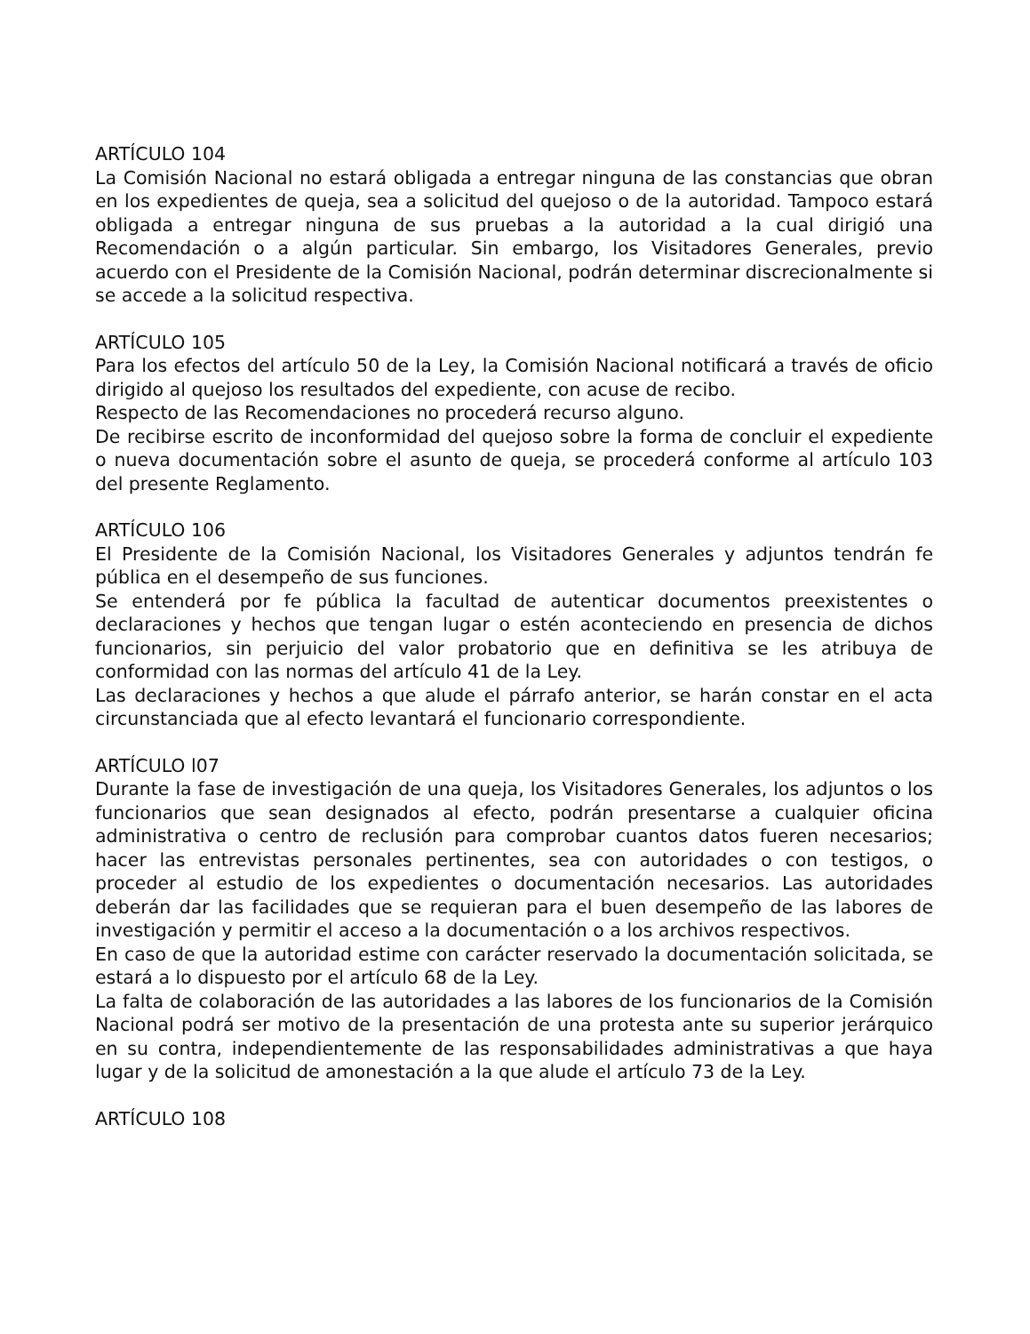ARTÍCULO 104
La Comisión Nacional no estará obligada a entregar ninguna de las constancias que obran en los expedientes de queja, sea a solicitud del quejoso o de la autoridad. Tampoco estará obligada a entregar ninguna de sus pruebas a la autoridad a la cual dirigió una Recomendación o a algún particular. Sin embargo, los Visitadores Generales, previo acuerdo con el Presidente de la Comisión Nacional, podrán determinar discrecionalmente si se accede a la solicitud respectiva.
ARTÍCULO 105
Para los efectos del artículo 50 de la Ley, la Comisión Nacional notificará a través de oficio dirigido al quejoso los resultados del expediente, con acuse de recibo.
Respecto de las Recomendaciones no procederá recurso alguno.
De recibirse escrito de inconformidad del quejoso sobre la forma de concluir el expediente o nueva documentación sobre el asunto de queja, se procederá conforme al artículo 103 del presente Reglamento.
ARTÍCULO 106
El Presidente de la Comisión Nacional, los Visitadores Generales y adjuntos tendrán fe pública en el desempeño de sus funciones.
Se entenderá por fe pública la facultad de autenticar documentos preexistentes o declaraciones y hechos que tengan lugar o estén aconteciendo en presencia de dichos funcionarios, sin perjuicio del valor probatorio que en definitiva se les atribuya de conformidad con las normas del artículo 41 de la Ley.
Las declaraciones y hechos a que alude el párrafo anterior, se harán constar en el acta circunstanciada que al efecto levantará el funcionario correspondiente.
ARTÍCULO l07
Durante la fase de investigación de una queja, los Visitadores Generales, los adjuntos o los funcionarios que sean designados al efecto, podrán presentarse a cualquier oficina administrativa o centro de reclusión para comprobar cuantos datos fueren necesarios; hacer las entrevistas personales pertinentes, sea con autoridades o con testigos, o proceder al estudio de los expedientes o documentación necesarios. Las autoridades deberán dar las facilidades que se requieran para el buen desempeño de las labores de investigación y permitir el acceso a la documentación o a los archivos respectivos.
En caso de que la autoridad estime con carácter reservado la documentación solicitada, se estará a lo dispuesto por el artículo 68 de la Ley.
La falta de colaboración de las autoridades a las labores de los funcionarios de la Comisión Nacional podrá ser motivo de la presentación de una protesta ante su superior jerárquico en su contra, independientemente de las responsabilidades administrativas a que haya lugar y de la solicitud de amonestación a la que alude el artículo 73 de la Ley.
ARTÍCULO 108